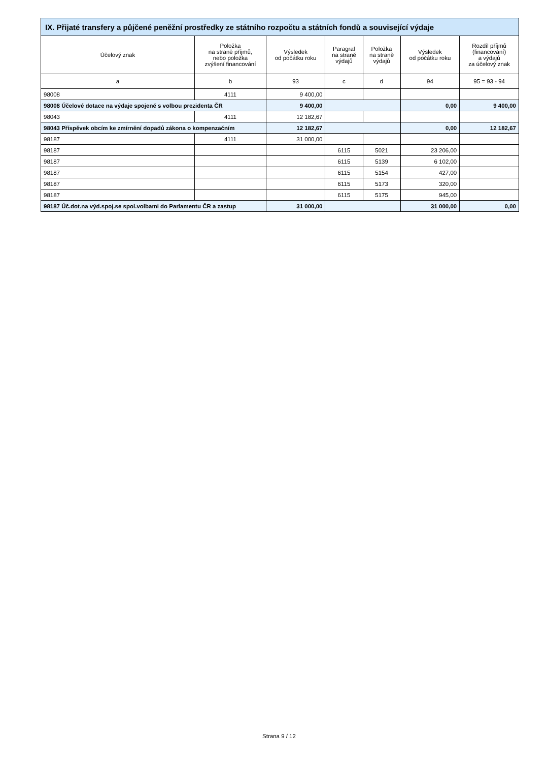| IX. Přijaté transfery a půjčené peněžní prostředky ze státního rozpočtu a státních fondů a související výdaje | | | | | | |
| --- | --- | --- | --- | --- | --- | --- |
| Účelový znak | Položka na straně příjmů, nebo položka zvýšení financování | Výsledek od počátku roku | Paragraf na straně výdajů | Položka na straně výdajů | Výsledek od počátku roku | Rozdíl příjmů (financování) a výdajů za účelový znak |
| a | b | 93 | c | d | 94 | 95 = 93 - 94 |
| 98008 | 4111 | 9 400,00 | | | | |
| 98008 Účelové dotace na výdaje spojené s volbou prezidenta ČR | | 9 400,00 | | | 0,00 | 9 400,00 |
| 98043 | 4111 | 12 182,67 | | | | |
| 98043 Příspěvek obcím ke zmírnění dopadů zákona o kompenzačním | | 12 182,67 | | | 0,00 | 12 182,67 |
| 98187 | 4111 | 31 000,00 | | | | |
| 98187 | | | 6115 | 5021 | 23 206,00 | |
| 98187 | | | 6115 | 5139 | 6 102,00 | |
| 98187 | | | 6115 | 5154 | 427,00 | |
| 98187 | | | 6115 | 5173 | 320,00 | |
| 98187 | | | 6115 | 5175 | 945,00 | |
| 98187 Úč.dot.na výd.spoj.se spol.volbami do Parlamentu ČR a zastup | | 31 000,00 | | | 31 000,00 | 0,00 |
Strana 9 / 12